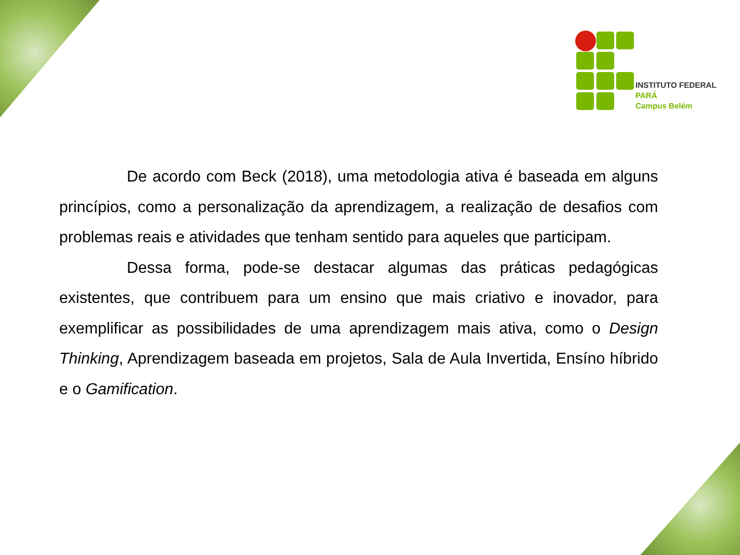INSTITUTO FEDERAL
PARÁ
Campus Belém
De acordo com Beck (2018), uma metodologia ativa é baseada em alguns princípios, como a personalização da aprendizagem, a realização de desafios com problemas reais e atividades que tenham sentido para aqueles que participam.
Dessa forma, pode-se destacar algumas das práticas pedagógicas existentes, que contribuem para um ensino que mais criativo e inovador, para exemplificar as possibilidades de uma aprendizagem mais ativa, como o Design Thinking, Aprendizagem baseada em projetos, Sala de Aula Invertida, Ensíno híbrido e o Gamification.